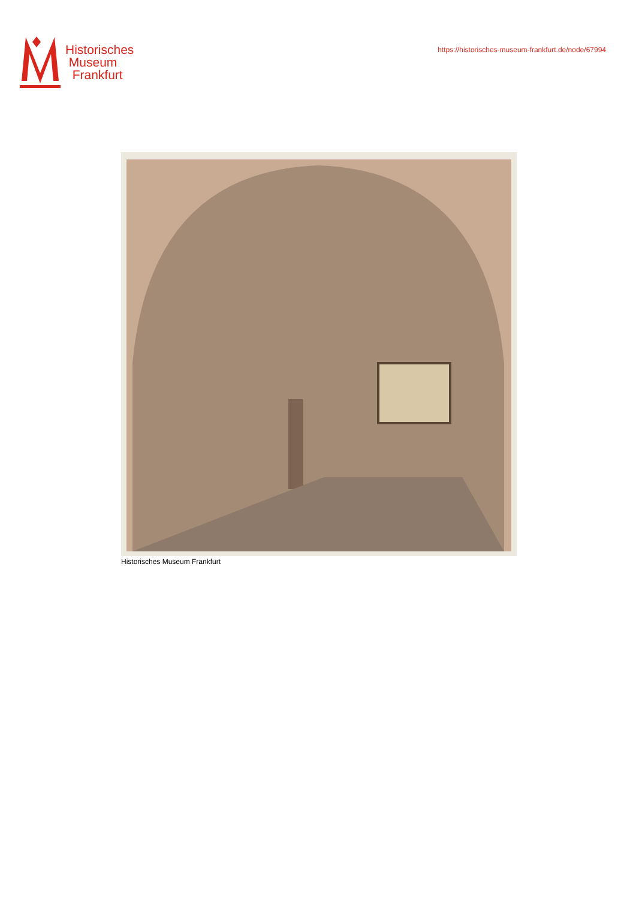Historisches
Museum
Frankfurt
https://historisches-museum-frankfurt.de/node/67994
Historisches Museum Frankfurt